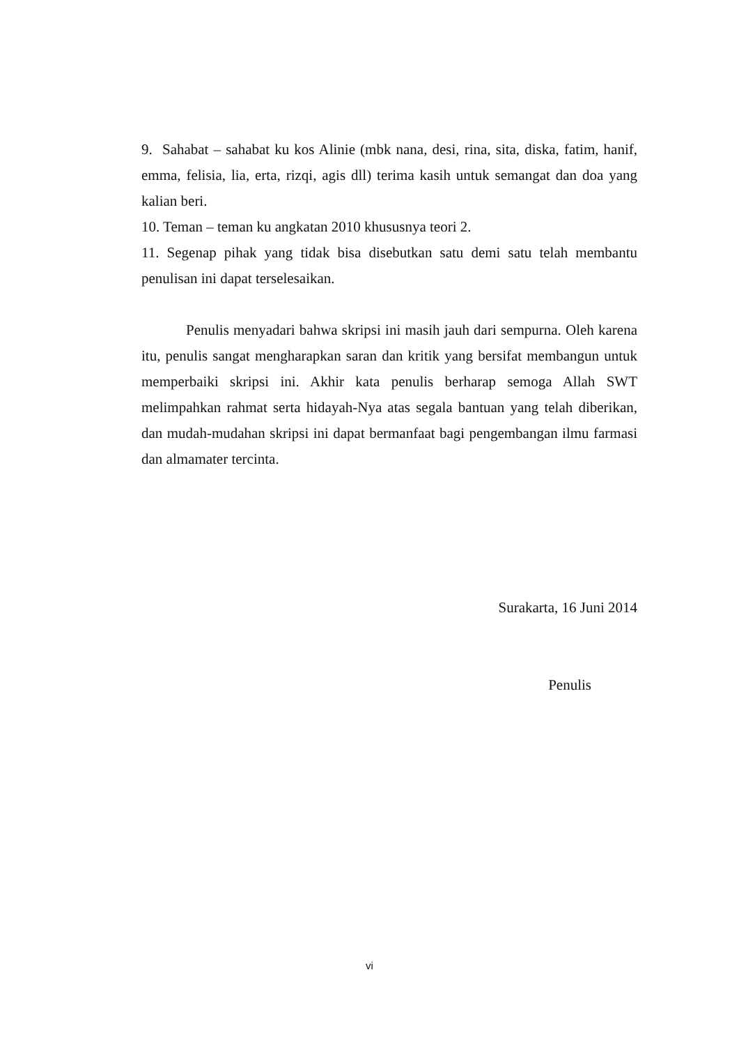9. Sahabat – sahabat ku kos Alinie (mbk nana, desi, rina, sita, diska, fatim, hanif, emma, felisia, lia, erta, rizqi, agis dll) terima kasih untuk semangat dan doa yang kalian beri.
10. Teman – teman ku angkatan 2010 khususnya teori 2.
11. Segenap pihak yang tidak bisa disebutkan satu demi satu telah membantu penulisan ini dapat terselesaikan.
Penulis menyadari bahwa skripsi ini masih jauh dari sempurna. Oleh karena itu, penulis sangat mengharapkan saran dan kritik yang bersifat membangun untuk memperbaiki skripsi ini. Akhir kata penulis berharap semoga Allah SWT melimpahkan rahmat serta hidayah-Nya atas segala bantuan yang telah diberikan, dan mudah-mudahan skripsi ini dapat bermanfaat bagi pengembangan ilmu farmasi dan almamater tercinta.
Surakarta, 16 Juni 2014
Penulis
vi